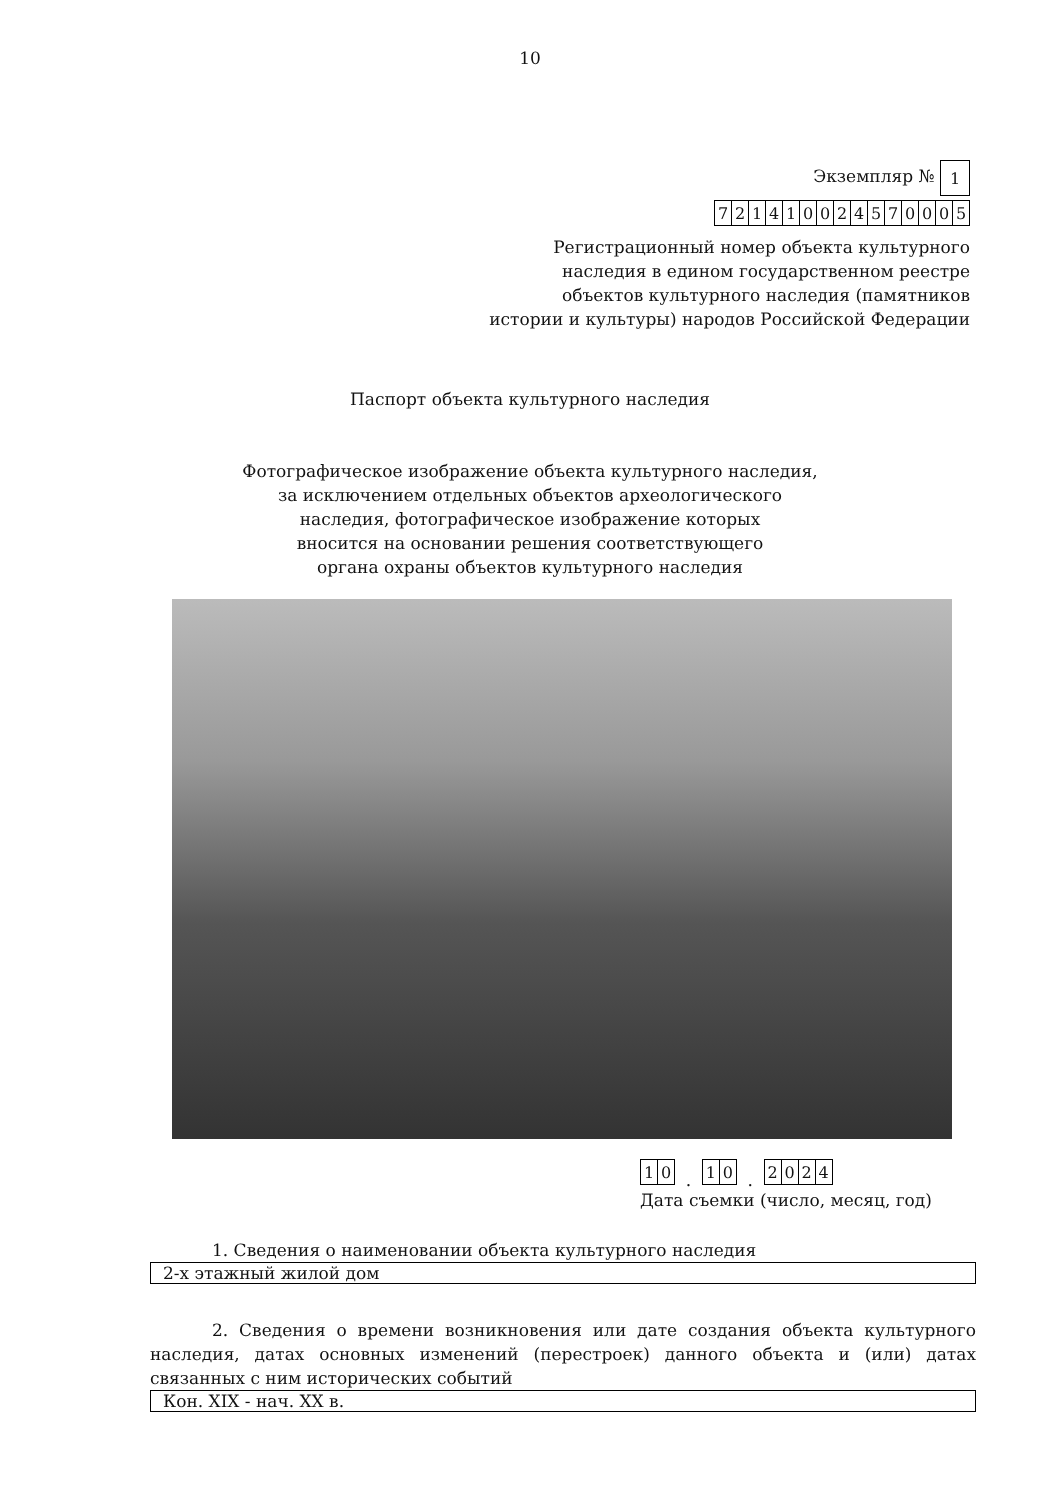10
Экземпляр №
| 1 |
| 7 | 2 | 1 | 4 | 1 | 0 | 0 | 2 | 4 | 5 | 7 | 0 | 0 | 0 | 5 |
Регистрационный номер объекта культурного
наследия в едином государственном реестре
объектов культурного наследия (памятников
истории и культуры) народов Российской Федерации
Паспорт объекта культурного наследия
Фотографическое изображение объекта культурного наследия,
за исключением отдельных объектов археологического
наследия, фотографическое изображение которых
вносится на основании решения соответствующего
органа охраны объектов культурного наследия
| 1 | 0 |
.
| 1 | 0 |
.
| 2 | 0 | 2 | 4 |
Дата съемки (число, месяц, год)
1. Сведения о наименовании объекта культурного наследия
2-х этажный жилой дом
2. Сведения о времени возникновения или дате создания объекта культурного наследия, датах основных изменений (перестроек) данного объекта и (или) датах связанных с ним исторических событий
Кон. XIX - нач. XX в.